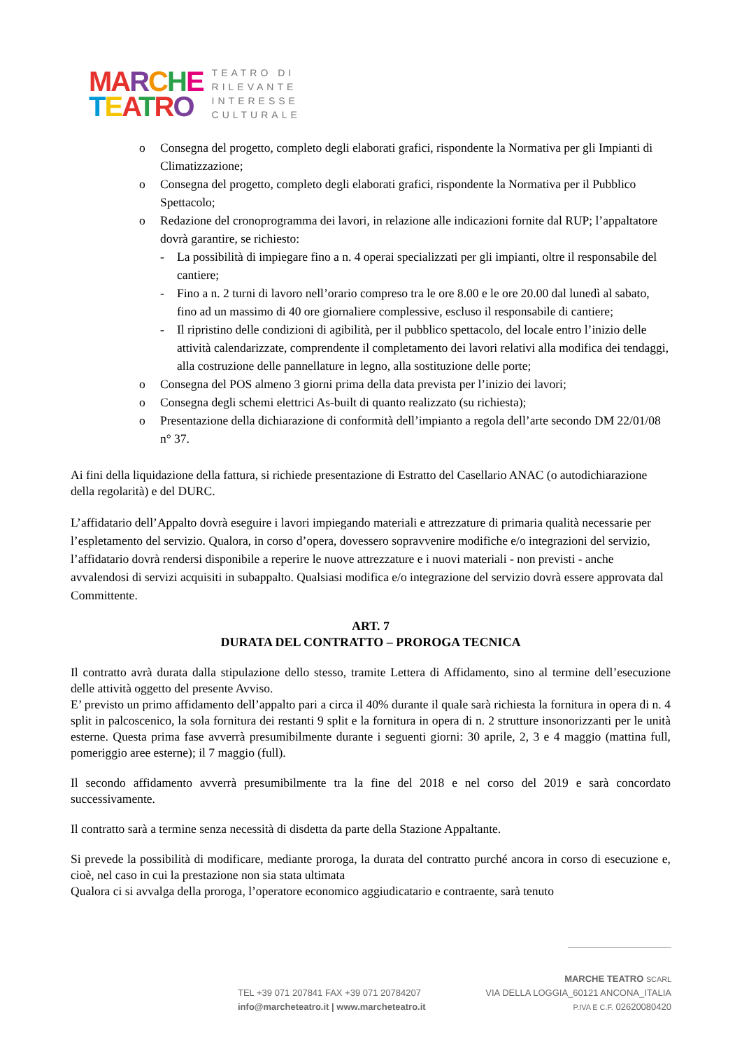MA RCHE
TEATRO
TEATRO DI
RILEVANTE
INTERESSE
CULTURALE
o Consegna del progetto, completo degli elaborati grafici, rispondente la Normativa per gli Impianti di Climatizzazione;
o Consegna del progetto, completo degli elaborati grafici, rispondente la Normativa per il Pubblico Spettacolo;
o Redazione del cronoprogramma dei lavori, in relazione alle indicazioni fornite dal RUP; l’appaltatore dovrà garantire, se richiesto:
- La possibilità di impiegare fino a n. 4 operai specializzati per gli impianti, oltre il responsabile del cantiere;
- Fino a n. 2 turni di lavoro nell’orario compreso tra le ore 8.00 e le ore 20.00 dal lunedì al sabato, fino ad un massimo di 40 ore giornaliere complessive, escluso il responsabile di cantiere;
- Il ripristino delle condizioni di agibilità, per il pubblico spettacolo, del locale entro l’inizio delle attività calendarizzate, comprendente il completamento dei lavori relativi alla modifica dei tendaggi, alla costruzione delle pannellature in legno, alla sostituzione delle porte;
o Consegna del POS almeno 3 giorni prima della data prevista per l’inizio dei lavori;
o Consegna degli schemi elettrici As-built di quanto realizzato (su richiesta);
o Presentazione della dichiarazione di conformità dell’impianto a regola dell’arte secondo DM 22/01/08 n° 37.
Ai fini della liquidazione della fattura, si richiede presentazione di Estratto del Casellario ANAC (o autodichiarazione della regolarità) e del DURC.
L’affidatario dell’Appalto dovrà eseguire i lavori impiegando materiali e attrezzature di primaria qualità necessarie per l’espletamento del servizio. Qualora, in corso d’opera, dovessero sopravvenire modifiche e/o integrazioni del servizio, l’affidatario dovrà rendersi disponibile a reperire le nuove attrezzature e i nuovi materiali - non previsti - anche avvalendosi di servizi acquisiti in subappalto. Qualsiasi modifica e/o integrazione del servizio dovrà essere approvata dal Committente.
ART. 7
DURATA DEL CONTRATTO – PROROGA TECNICA
Il contratto avrà durata dalla stipulazione dello stesso, tramite Lettera di Affidamento, sino al termine dell’esecuzione delle attività oggetto del presente Avviso.
E’ previsto un primo affidamento dell’appalto pari a circa il 40% durante il quale sarà richiesta la fornitura in opera di n. 4 split in palcoscenico, la sola fornitura dei restanti 9 split e la fornitura in opera di n. 2 strutture insonorizzanti per le unità esterne. Questa prima fase avverrà presumibilmente durante i seguenti giorni: 30 aprile, 2, 3 e 4 maggio (mattina full, pomeriggio aree esterne); il 7 maggio (full).
Il secondo affidamento avverrà presumibilmente tra la fine del 2018 e nel corso del 2019 e sarà concordato successivamente.
Il contratto sarà a termine senza necessità di disdetta da parte della Stazione Appaltante.
Si prevede la possibilità di modificare, mediante proroga, la durata del contratto purché ancora in corso di esecuzione e, cioè, nel caso in cui la prestazione non sia stata ultimata
Qualora ci si avvalga della proroga, l’operatore economico aggiudicatario e contraente, sarà tenuto
TEL +39 071 207841 FAX +39 071 20784207
info@marcheteatro.it | www.marcheteatro.it
MARCHE TEATRO SCARL
VIA DELLA LOGGIA_60121 ANCONA_ITALIA
P.IVA E C.F. 02620080420